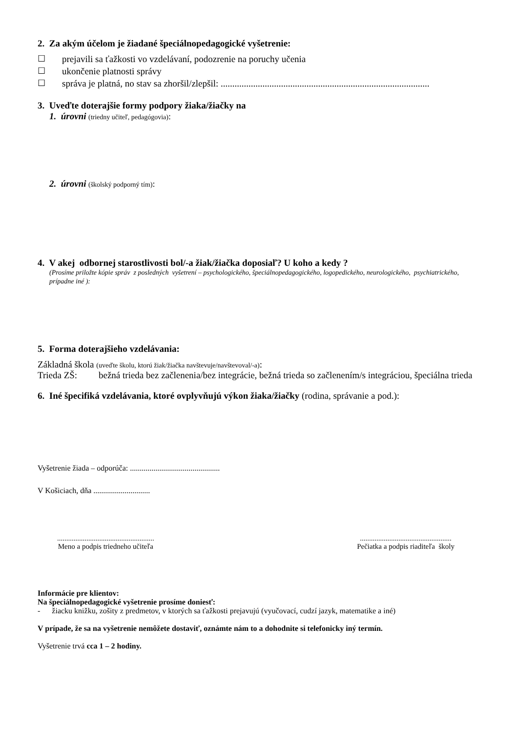2. Za akým účelom je žiadané špeciálnopedagogické vyšetrenie:
☐ prejavili sa ťažkosti vo vzdelávaní, podozrenie na poruchy učenia
☐ ukončenie platnosti správy
☐ správa je platná, no stav sa zhoršil/zlepšil: ..........................................................................................
3. Uveďte doterajšie formy podpory žiaka/žiačky na
1. úrovni (triedny učiteľ, pedagógovia):
2. úrovni (školský podporný tím):
4. V akej odbornej starostlivosti bol/-a žiak/žiačka doposiaľ? U koho a kedy ?
(Prosíme priložte kópie správ z posledných vyšetrení – psychologického, špeciálnopedagogického, logopedického, neurologického, psychiatrického, prípadne iné ):
5. Forma doterajšieho vzdelávania:
Základná škola (uveďte školu, ktorú žiak/žiačka navštevuje/navštevoval/-a):
Trieda ZŠ: bežná trieda bez začlenenia/bez integrácie, bežná trieda so začlenením/s integráciou, špeciálna trieda
6. Iné špecifiká vzdelávania, ktoré ovplyvňujú výkon žiaka/žiačky (rodina, správanie a pod.):
Vyšetrenie žiada – odporúča: ..............................................
V Košiciach, dňa .............................
.....................................................
Meno a podpis triedneho učiteľa
..................................................
Pečiatka a podpis riaditeľa školy
Informácie pre klientov:
Na špeciálnopedagogické vyšetrenie prosíme doniesť:
- žiacku knižku, zošity z predmetov, v ktorých sa ťažkosti prejavujú (vyučovací, cudzí jazyk, matematike a iné)
V prípade, že sa na vyšetrenie nemôžete dostaviť, oznámte nám to a dohodnite si telefonicky iný termín.
Vyšetrenie trvá cca 1 – 2 hodiny.